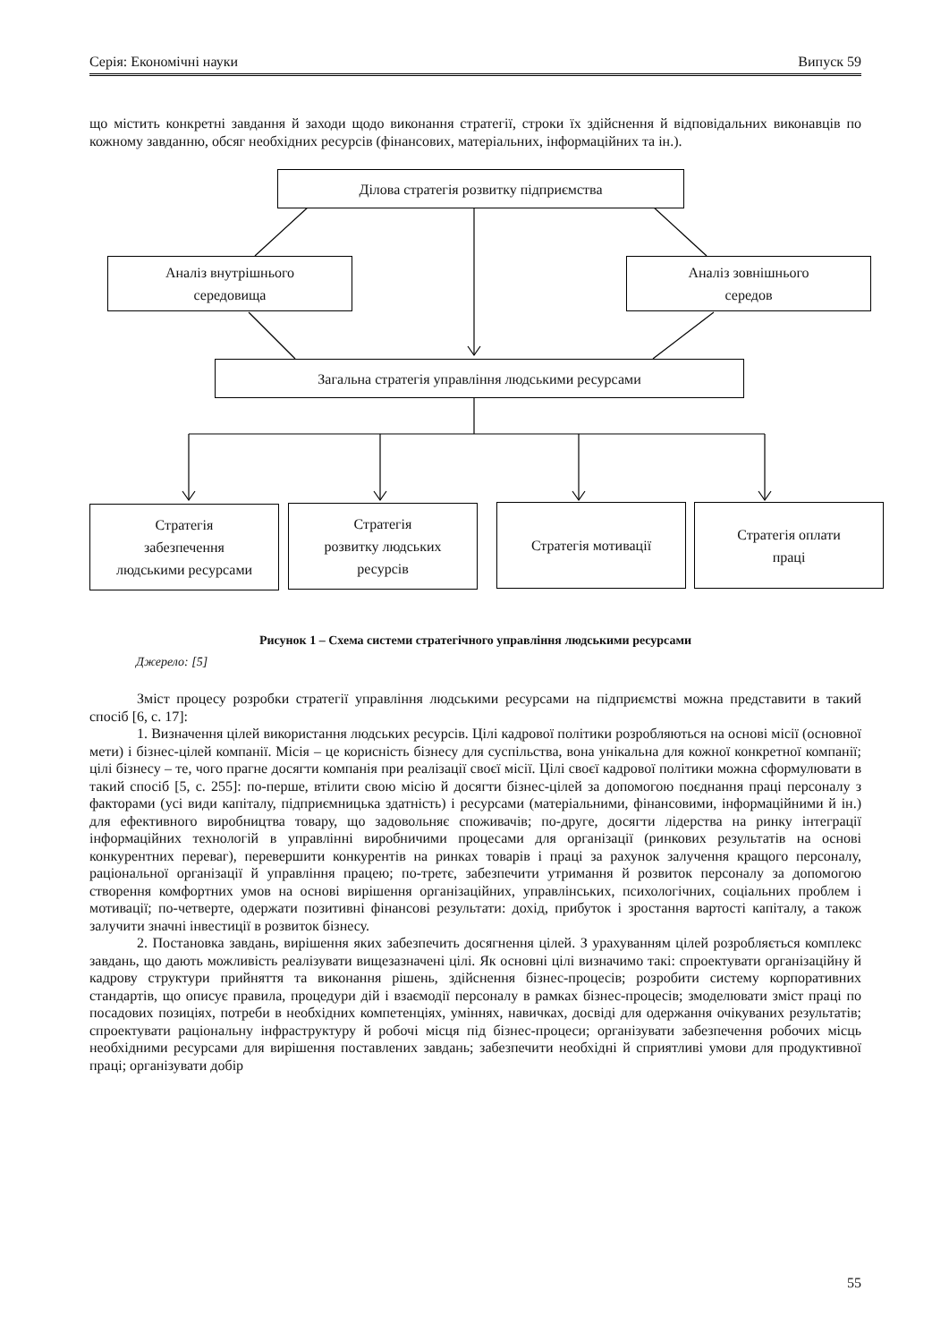Серія: Економічні науки Випуск 59
що містить конкретні завдання й заходи щодо виконання стратегії, строки їх здійснення й відповідальних виконавців по кожному завданню, обсяг необхідних ресурсів (фінансових, матеріальних, інформаційних та ін.).
Ділова стратегія розвитку підприємства
Аналіз внутрішнього
середовища
Аналіз зовнішнього
середов
Загальна стратегія управління людськими ресурсами
Стратегія
забезпечення
людськими ресурсами
Стратегія
розвитку людських
ресурсів
Стратегія мотивації
Стратегія оплати
праці
Рисунок 1 – Схема системи стратегічного управління людськими ресурсами
Джерело: [5]
Зміст процесу розробки стратегії управління людськими ресурсами на підприємстві можна представити в такий спосіб [6, с. 17]:
1. Визначення цілей використання людських ресурсів. Цілі кадрової політики розробляються на основі місії (основної мети) і бізнес-цілей компанії. Місія – це корисність бізнесу для суспільства, вона унікальна для кожної конкретної компанії; цілі бізнесу – те, чого прагне досягти компанія при реалізації своєї місії. Цілі своєї кадрової політики можна сформулювати в такий спосіб [5, с. 255]: по-перше, втілити свою місію й досягти бізнес-цілей за допомогою поєднання праці персоналу з факторами (усі види капіталу, підприємницька здатність) і ресурсами (матеріальними, фінансовими, інформаційними й ін.) для ефективного виробництва товару, що задовольняє споживачів; по-друге, досягти лідерства на ринку інтеграції інформаційних технологій в управлінні виробничими процесами для організації (ринкових результатів на основі конкурентних переваг), перевершити конкурентів на ринках товарів і праці за рахунок залучення кращого персоналу, раціональної організації й управління працею; по-третє, забезпечити утримання й розвиток персоналу за допомогою створення комфортних умов на основі вирішення організаційних, управлінських, психологічних, соціальних проблем і мотивації; по-четверте, одержати позитивні фінансові результати: дохід, прибуток і зростання вартості капіталу, а також залучити значні інвестиції в розвиток бізнесу.
2. Постановка завдань, вирішення яких забезпечить досягнення цілей. З урахуванням цілей розробляється комплекс завдань, що дають можливість реалізувати вищезазначені цілі. Як основні цілі визначимо такі: спроектувати організаційну й кадрову структури прийняття та виконання рішень, здійснення бізнес-процесів; розробити систему корпоративних стандартів, що описує правила, процедури дій і взаємодії персоналу в рамках бізнес-процесів; змоделювати зміст праці по посадових позиціях, потреби в необхідних компетенціях, уміннях, навичках, досвіді для одержання очікуваних результатів; спроектувати раціональну інфраструктуру й робочі місця під бізнес-процеси; організувати забезпечення робочих місць необхідними ресурсами для вирішення поставлених завдань; забезпечити необхідні й сприятливі умови для продуктивної праці; організувати добір
55